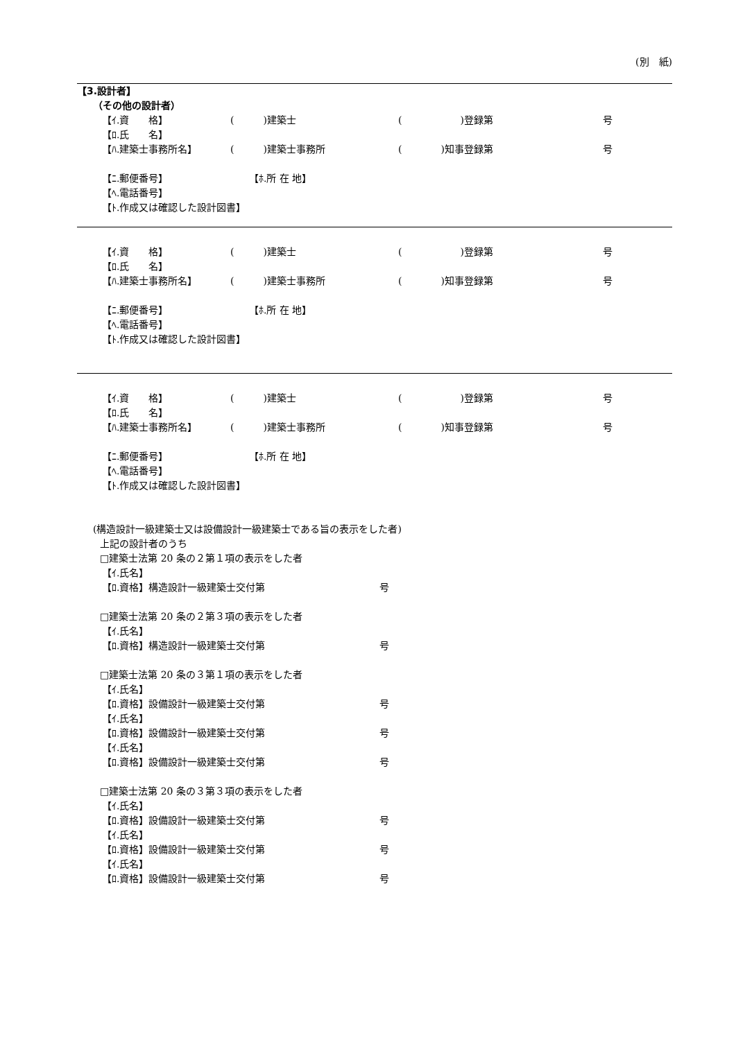(別　紙)
【3.設計者】
（その他の設計者）
【ｲ.資　　格】 (　　　)建築士 (　　　　　　)登録第 号
【ﾛ.氏　　名】
【ﾊ.建築士事務所名】 (　　　)建築士事務所 (　　　　)知事登録第 号
【ﾆ.郵便番号】 【ﾎ.所 在 地】
【ﾍ.電話番号】
【ﾄ.作成又は確認した設計図書】
【ｲ.資　　格】 (　　　)建築士 (　　　　　　)登録第 号
【ﾛ.氏　　名】
【ﾊ.建築士事務所名】 (　　　)建築士事務所 (　　　　)知事登録第 号
【ﾆ.郵便番号】 【ﾎ.所 在 地】
【ﾍ.電話番号】
【ﾄ.作成又は確認した設計図書】
【ｲ.資　　格】 (　　　)建築士 (　　　　　　)登録第 号
【ﾛ.氏　　名】
【ﾊ.建築士事務所名】 (　　　)建築士事務所 (　　　　)知事登録第 号
【ﾆ.郵便番号】 【ﾎ.所 在 地】
【ﾍ.電話番号】
【ﾄ.作成又は確認した設計図書】
(構造設計一級建築士又は設備設計一級建築士である旨の表示をした者)
上記の設計者のうち
□建築士法第 20 条の２第１項の表示をした者
【ｲ.氏名】
【ﾛ.資格】構造設計一級建築士交付第 号
□建築士法第 20 条の２第３項の表示をした者
【ｲ.氏名】
【ﾛ.資格】構造設計一級建築士交付第 号
□建築士法第 20 条の３第１項の表示をした者
【ｲ.氏名】
【ﾛ.資格】設備設計一級建築士交付第 号
【ｲ.氏名】
【ﾛ.資格】設備設計一級建築士交付第 号
【ｲ.氏名】
【ﾛ.資格】設備設計一級建築士交付第 号
□建築士法第 20 条の３第３項の表示をした者
【ｲ.氏名】
【ﾛ.資格】設備設計一級建築士交付第 号
【ｲ.氏名】
【ﾛ.資格】設備設計一級建築士交付第 号
【ｲ.氏名】
【ﾛ.資格】設備設計一級建築士交付第 号